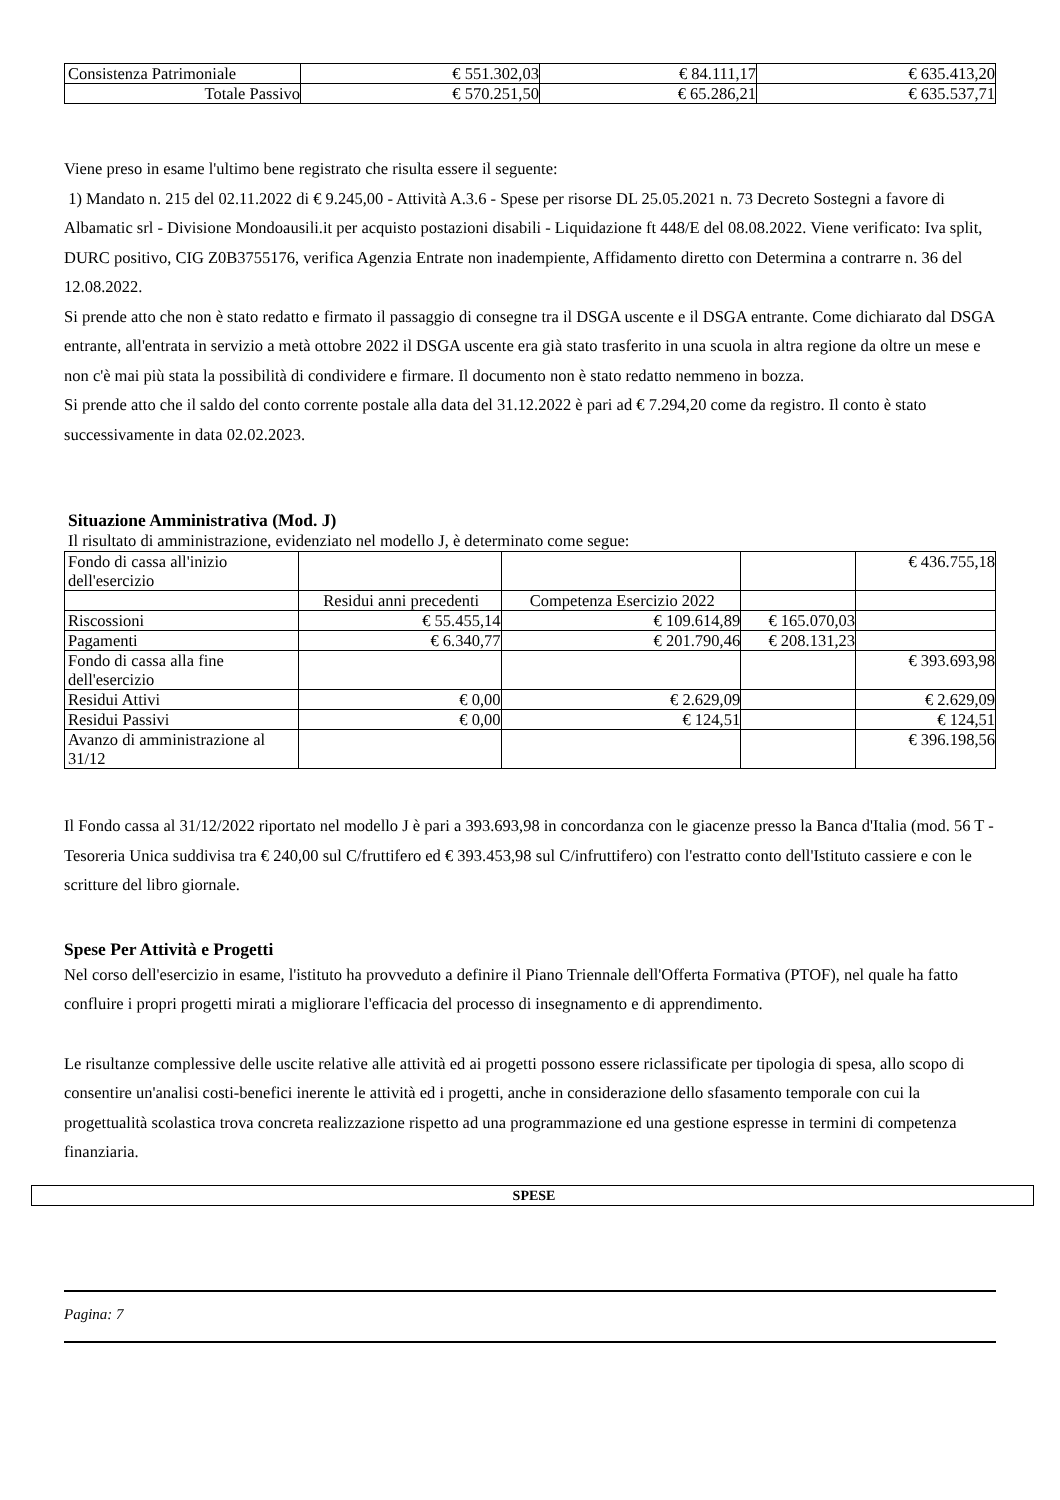| Consistenza Patrimoniale | € 551.302,03 | € 84.111,17 | € 635.413,20 |
| Totale Passivo | € 570.251,50 | € 65.286,21 | € 635.537,71 |
Viene preso in esame l'ultimo bene registrato che risulta essere il seguente:
1) Mandato n. 215 del 02.11.2022 di € 9.245,00 - Attività A.3.6 - Spese per risorse DL 25.05.2021 n. 73 Decreto Sostegni a favore di Albamatic srl - Divisione Mondoausili.it per acquisto postazioni disabili - Liquidazione ft 448/E del 08.08.2022. Viene verificato: Iva split, DURC positivo, CIG Z0B3755176, verifica Agenzia Entrate non inadempiente, Affidamento diretto con Determina a contrarre n. 36 del 12.08.2022.
Si prende atto che non è stato redatto e firmato il passaggio di consegne tra il DSGA uscente e il DSGA entrante. Come dichiarato dal DSGA entrante, all'entrata in servizio a metà ottobre 2022 il DSGA uscente era già stato trasferito in una scuola in altra regione da oltre un mese e non c'è mai più stata la possibilità di condividere e firmare. Il documento non è stato redatto nemmeno in bozza.
Si prende atto che il saldo del conto corrente postale alla data del 31.12.2022 è pari ad € 7.294,20 come da registro. Il conto è stato successivamente in data 02.02.2023.
Situazione Amministrativa (Mod. J)
Il risultato di amministrazione, evidenziato nel modello J, è determinato come segue:
| Fondo di cassa all'inizio dell'esercizio | | | | € 436.755,18 |
| | Residui anni precedenti | Competenza Esercizio 2022 | | |
| Riscossioni | € 55.455,14 | € 109.614,89 | € 165.070,03 | |
| Pagamenti | € 6.340,77 | € 201.790,46 | € 208.131,23 | |
| Fondo di cassa alla fine dell'esercizio | | | | € 393.693,98 |
| Residui Attivi | € 0,00 | € 2.629,09 | | € 2.629,09 |
| Residui Passivi | € 0,00 | € 124,51 | | € 124,51 |
| Avanzo di amministrazione al 31/12 | | | | € 396.198,56 |
Il Fondo cassa al 31/12/2022 riportato nel modello J è pari a 393.693,98 in concordanza con le giacenze presso la Banca d'Italia (mod. 56 T - Tesoreria Unica suddivisa tra € 240,00 sul C/fruttifero ed € 393.453,98 sul C/infruttifero) con l'estratto conto dell'Istituto cassiere e con le scritture del libro giornale.
Spese Per Attività e Progetti
Nel corso dell'esercizio in esame, l'istituto ha provveduto a definire il Piano Triennale dell'Offerta Formativa (PTOF), nel quale ha fatto confluire i propri progetti mirati a migliorare l'efficacia del processo di insegnamento e di apprendimento.
Le risultanze complessive delle uscite relative alle attività ed ai progetti possono essere riclassificate per tipologia di spesa, allo scopo di consentire un'analisi costi-benefici inerente le attività ed i progetti, anche in considerazione dello sfasamento temporale con cui la progettualità scolastica trova concreta realizzazione rispetto ad una programmazione ed una gestione espresse in termini di competenza finanziaria.
| SPESE |
| --- |
Pagina: 7